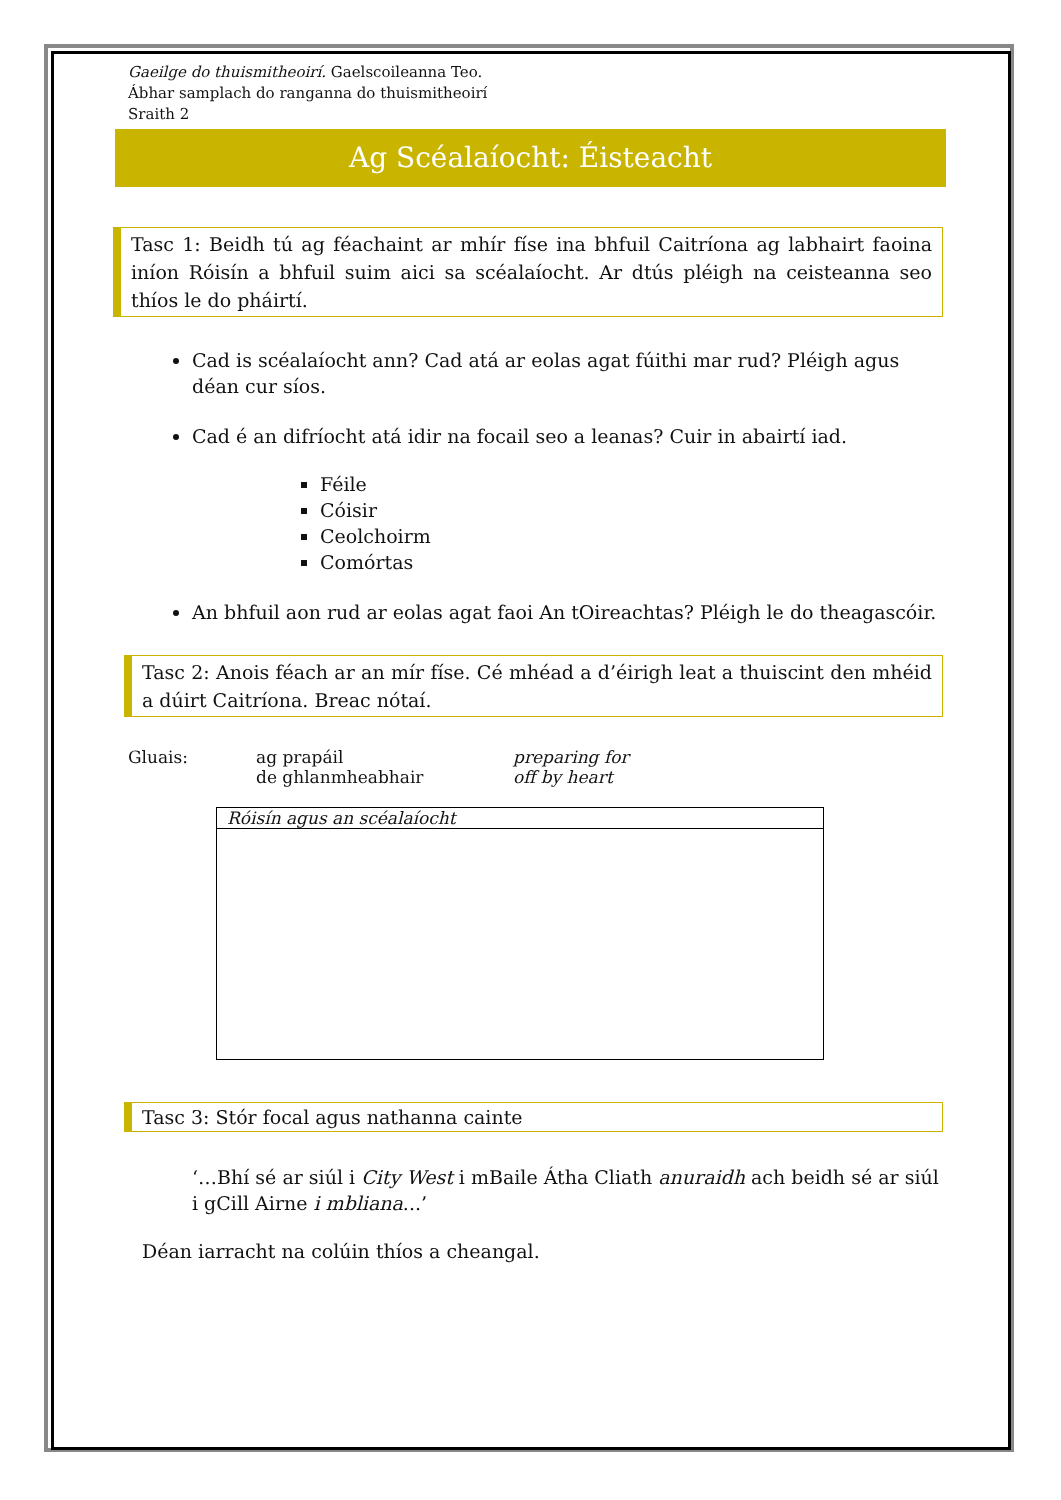Gaeilge do thuismitheoirí. Gaelscoileanna Teo.
Ábhar samplach do ranganna do thuismitheoirí
Sraith 2
Ag Scéalaíocht: Éisteacht
Tasc 1: Beidh tú ag féachaint ar mhír físe ina bhfuil Caitríona ag labhairt faoina iníon Róisín a bhfuil suim aici sa scéalaíocht. Ar dtús pléigh na ceisteanna seo thíos le do pháirtí.
Cad is scéalaíocht ann? Cad atá ar eolas agat fúithi mar rud? Pléigh agus déan cur síos.
Cad é an difríocht atá idir na focail seo a leanas? Cuir in abairtí iad.
Féile
Cóisir
Ceolchoirm
Comórtas
An bhfuil aon rud ar eolas agat faoi An tOireachtas? Pléigh le do theagascóir.
Tasc 2: Anois féach ar an mír físe. Cé mhéad a d’éirigh leat a thuiscint den mhéid a dúirt Caitríona. Breac nótaí.
| Gluais: | ag prapáil de ghlanmheabhair | preparing for off by heart |
Róisín agus an scéalaíocht
Tasc 3: Stór focal agus nathanna cainte
‘…Bhí sé ar siúl i City West i mBaile Átha Cliath anuraidh ach beidh sé ar siúl i gCill Airne i mbliana...’
Déan iarracht na colúin thíos a cheangal.